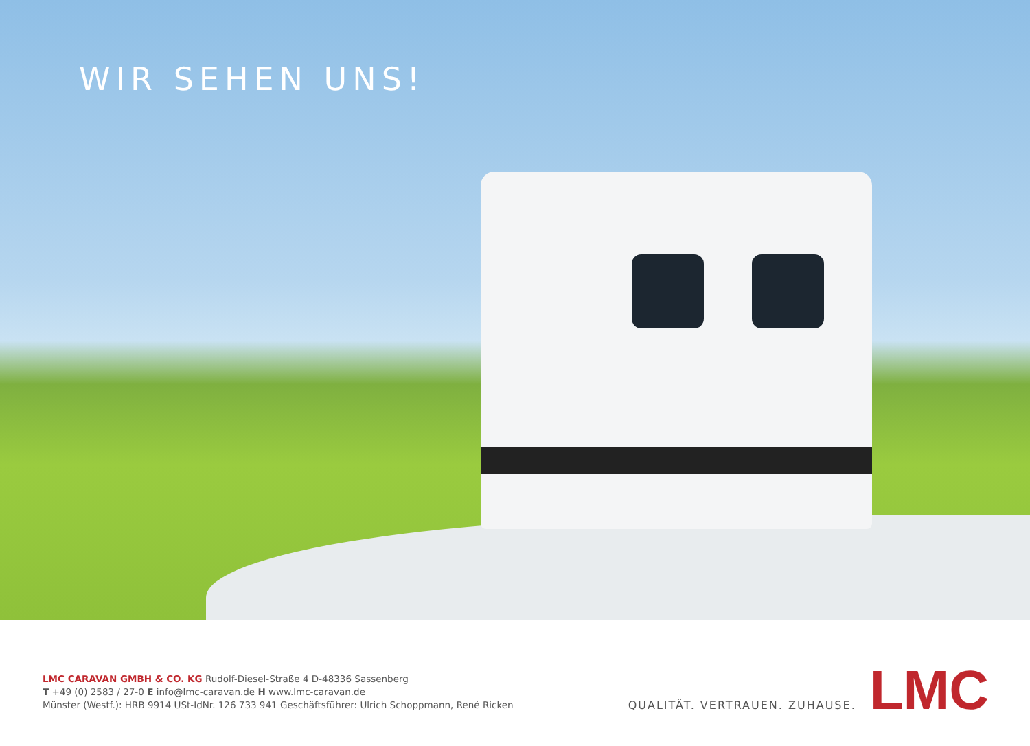WIR SEHEN UNS!
LMC CARAVAN GMBH & CO. KG Rudolf-Diesel-Straße 4 D-48336 Sassenberg
T +49 (0) 2583 / 27-0 E info@lmc-caravan.de H www.lmc-caravan.de
Münster (Westf.): HRB 9914 USt-IdNr. 126 733 941 Geschäftsführer: Ulrich Schoppmann, René Ricken
QUALITÄT. VERTRAUEN. ZUHAUSE. LMC